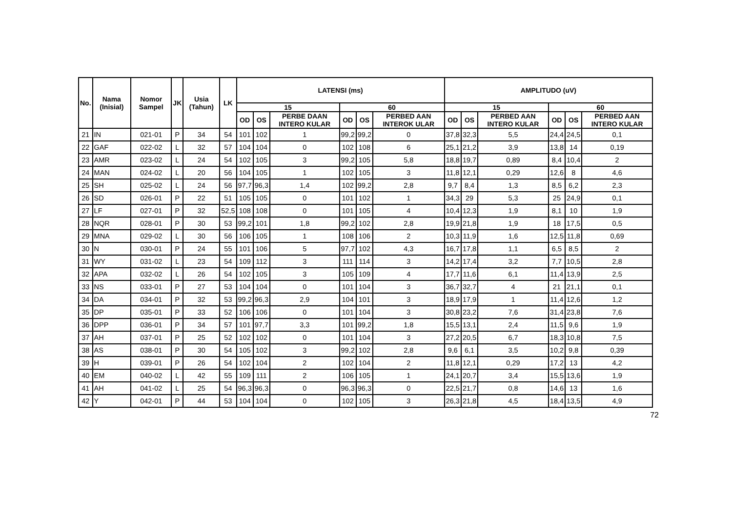| No. | Nama (Inisial) | Nomor Sampel | JK | Usia (Tahun) | LK | LATENSI (ms) | | | | | | AMPLITUDO (uV) | | | | | |
| --- | --- | --- | --- | --- | --- | --- | --- | --- | --- | --- | --- | --- | --- | --- | --- | --- | --- |
| | | | | | | 15 | | | 60 | | | 15 | | | 60 | | |
| | | | | | | OD | OS | PERBE DAAN INTERO KULAR | OD | OS | PERBED AAN INTEROK ULAR | OD | OS | PERBED AAN INTERO KULAR | OD | OS | PERBED AAN INTERO KULAR |
| 21 | IN | 021-01 | P | 34 | 54 | 101 | 102 | 1 | 99,2 | 99,2 | 0 | 37,8 | 32,3 | 5,5 | 24,4 | 24,5 | 0,1 |
| 22 | GAF | 022-02 | L | 32 | 57 | 104 | 104 | 0 | 102 | 108 | 6 | 25,1 | 21,2 | 3,9 | 13,8 | 14 | 0,19 |
| 23 | AMR | 023-02 | L | 24 | 54 | 102 | 105 | 3 | 99,2 | 105 | 5,8 | 18,8 | 19,7 | 0,89 | 8,4 | 10,4 | 2 |
| 24 | MAN | 024-02 | L | 20 | 56 | 104 | 105 | 1 | 102 | 105 | 3 | 11,8 | 12,1 | 0,29 | 12,6 | 8 | 4,6 |
| 25 | SH | 025-02 | L | 24 | 56 | 97,7 | 96,3 | 1,4 | 102 | 99,2 | 2,8 | 9,7 | 8,4 | 1,3 | 8,5 | 6,2 | 2,3 |
| 26 | SD | 026-01 | P | 22 | 51 | 105 | 105 | 0 | 101 | 102 | 1 | 34,3 | 29 | 5,3 | 25 | 24,9 | 0,1 |
| 27 | LF | 027-01 | P | 32 | 52,5 | 108 | 108 | 0 | 101 | 105 | 4 | 10,4 | 12,3 | 1,9 | 8,1 | 10 | 1,9 |
| 28 | NQR | 028-01 | P | 30 | 53 | 99,2 | 101 | 1,8 | 99,2 | 102 | 2,8 | 19,9 | 21,8 | 1,9 | 18 | 17,5 | 0,5 |
| 29 | MNA | 029-02 | L | 30 | 56 | 106 | 105 | 1 | 108 | 106 | 2 | 10,3 | 11,9 | 1,6 | 12,5 | 11,8 | 0,69 |
| 30 | N | 030-01 | P | 24 | 55 | 101 | 106 | 5 | 97,7 | 102 | 4,3 | 16,7 | 17,8 | 1,1 | 6,5 | 8,5 | 2 |
| 31 | WY | 031-02 | L | 23 | 54 | 109 | 112 | 3 | 111 | 114 | 3 | 14,2 | 17,4 | 3,2 | 7,7 | 10,5 | 2,8 |
| 32 | APA | 032-02 | L | 26 | 54 | 102 | 105 | 3 | 105 | 109 | 4 | 17,7 | 11,6 | 6,1 | 11,4 | 13,9 | 2,5 |
| 33 | NS | 033-01 | P | 27 | 53 | 104 | 104 | 0 | 101 | 104 | 3 | 36,7 | 32,7 | 4 | 21 | 21,1 | 0,1 |
| 34 | DA | 034-01 | P | 32 | 53 | 99,2 | 96,3 | 2,9 | 104 | 101 | 3 | 18,9 | 17,9 | 1 | 11,4 | 12,6 | 1,2 |
| 35 | DP | 035-01 | P | 33 | 52 | 106 | 106 | 0 | 101 | 104 | 3 | 30,8 | 23,2 | 7,6 | 31,4 | 23,8 | 7,6 |
| 36 | DPP | 036-01 | P | 34 | 57 | 101 | 97,7 | 3,3 | 101 | 99,2 | 1,8 | 15,5 | 13,1 | 2,4 | 11,5 | 9,6 | 1,9 |
| 37 | AH | 037-01 | P | 25 | 52 | 102 | 102 | 0 | 101 | 104 | 3 | 27,2 | 20,5 | 6,7 | 18,3 | 10,8 | 7,5 |
| 38 | AS | 038-01 | P | 30 | 54 | 105 | 102 | 3 | 99,2 | 102 | 2,8 | 9,6 | 6,1 | 3,5 | 10,2 | 9,8 | 0,39 |
| 39 | H | 039-01 | P | 26 | 54 | 102 | 104 | 2 | 102 | 104 | 2 | 11,8 | 12,1 | 0,29 | 17,2 | 13 | 4,2 |
| 40 | EM | 040-02 | L | 42 | 55 | 109 | 111 | 2 | 106 | 105 | 1 | 24,1 | 20,7 | 3,4 | 15,5 | 13,6 | 1,9 |
| 41 | AH | 041-02 | L | 25 | 54 | 96,3 | 96,3 | 0 | 96,3 | 96,3 | 0 | 22,5 | 21,7 | 0,8 | 14,6 | 13 | 1,6 |
| 42 | Y | 042-01 | P | 44 | 53 | 104 | 104 | 0 | 102 | 105 | 3 | 26,3 | 21,8 | 4,5 | 18,4 | 13,5 | 4,9 |
72